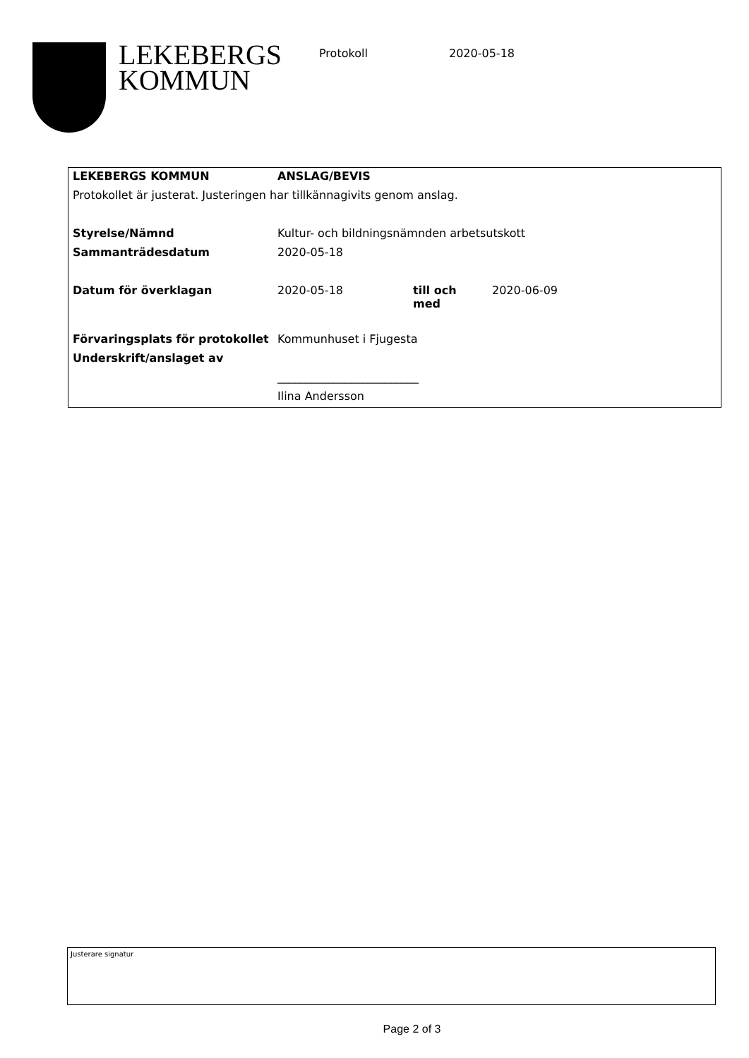LEKEBERGS
KOMMUN
Protokoll 2020-05-18
| LEKEBERGS KOMMUN | ANSLAG/BEVIS | | |
| Protokollet är justerat. Justeringen har tillkännagivits genom anslag. | | | |
| Styrelse/Nämnd | Kultur- och bildningsnämnden arbetsutskott | | |
| Sammanträdesdatum | 2020-05-18 | | |
| Datum för överklagan | 2020-05-18 | till och med | 2020-06-09 |
| Förvaringsplats för protokollet | Kommunhuset i Fjugesta | | |
| Underskrift/anslaget av | | | |
| | _________________________ | | |
| | Ilina Andersson | | |
Justerare signatur
Page 2 of 3